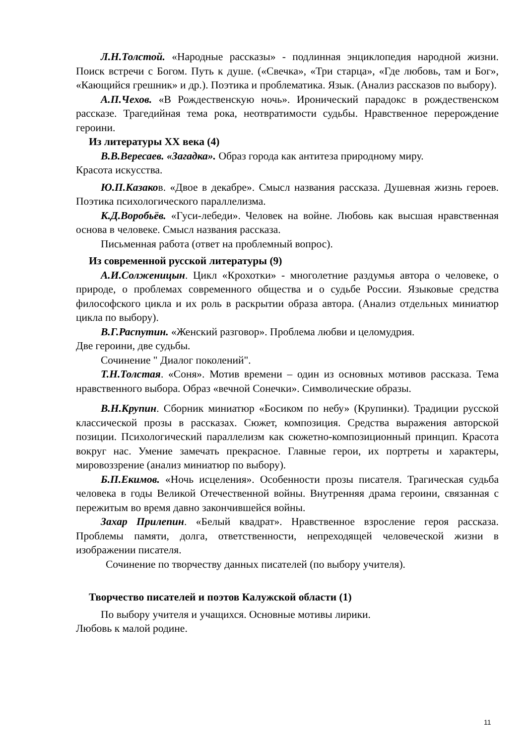Л.Н.Толстой. «Народные рассказы» - подлинная энциклопедия народной жизни. Поиск встречи с Богом. Путь к душе. («Свечка», «Три старца», «Где любовь, там и Бог», «Кающийся грешник» и др.). Поэтика и проблематика. Язык. (Анализ рассказов по выбору).
А.П.Чехов. «В Рождественскую ночь». Иронический парадокс в рождественском рассказе. Трагедийная тема рока, неотвратимости судьбы. Нравственное перерождение героини.
Из литературы XX века (4)
В.В.Вересаев. «Загадка». Образ города как антитеза природному миру.
Красота искусства.
Ю.П.Казаков. «Двое в декабре». Смысл названия рассказа. Душевная жизнь героев. Поэтика психологического параллелизма.
К.Д.Воробьёв. «Гуси-лебеди». Человек на войне. Любовь как высшая нравственная основа в человеке. Смысл названия рассказа.
Письменная работа (ответ на проблемный вопрос).
Из современной русской литературы (9)
А.И.Солженицын. Цикл «Крохотки» - многолетние раздумья автора о человеке, о природе, о проблемах современного общества и о судьбе России. Языковые средства философского цикла и их роль в раскрытии образа автора. (Анализ отдельных миниатюр цикла по выбору).
В.Г.Распутин. «Женский разговор». Проблема любви и целомудрия.
Две героини, две судьбы.
Сочинение " Диалог поколений".
Т.Н.Толстая. «Соня». Мотив времени – один из основных мотивов рассказа. Тема нравственного выбора. Образ «вечной Сонечки». Символические образы.
В.Н.Крупин. Сборник миниатюр «Босиком по небу» (Крупинки). Традиции русской классической прозы в рассказах. Сюжет, композиция. Средства выражения авторской позиции. Психологический параллелизм как сюжетно-композиционный принцип. Красота вокруг нас. Умение замечать прекрасное. Главные герои, их портреты и характеры, мировоззрение (анализ миниатюр по выбору).
Б.П.Екимов. «Ночь исцеления». Особенности прозы писателя. Трагическая судьба человека в годы Великой Отечественной войны. Внутренняя драма героини, связанная с пережитым во время давно закончившейся войны.
Захар Прилепин. «Белый квадрат». Нравственное взросление героя рассказа. Проблемы памяти, долга, ответственности, непреходящей человеческой жизни в изображении писателя.
Сочинение по творчеству данных писателей (по выбору учителя).
Творчество писателей и поэтов Калужской области (1)
По выбору учителя и учащихся. Основные мотивы лирики.
Любовь к малой родине.
11